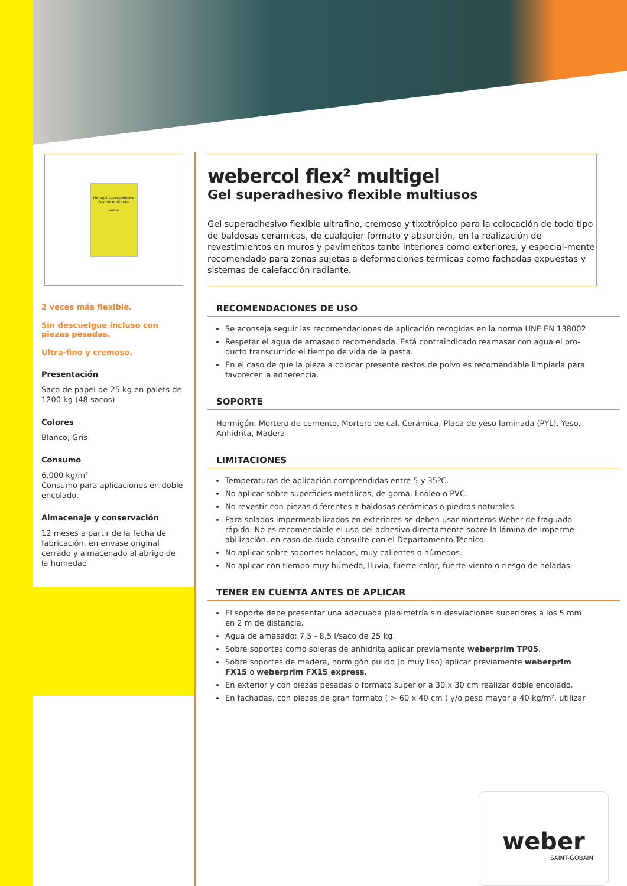Fibragel superadhesivo flexible multiusos
weber
2 veces más flexible.
Sin descuelgue incluso con piezas pesadas.
Ultra-fino y cremoso.
Presentación
Saco de papel de 25 kg en palets de 1200 kg (48 sacos)
Colores
Blanco, Gris
Consumo
6,000 kg/m²
Consumo para aplicaciones en doble encolado.
Almacenaje y conservación
12 meses a partir de la fecha de fabricación, en envase original cerrado y almacenado al abrigo de la humedad
webercol flex² multigel
Gel superadhesivo flexible multiusos
Gel superadhesivo flexible ultrafino, cremoso y tixotrópico para la colocación de todo tipo de baldosas cerámicas, de cualquier formato y absorción, en la realización de revestimientos en muros y pavimentos tanto interiores como exteriores, y especial-mente recomendado para zonas sujetas a deformaciones térmicas como fachadas expuestas y sistemas de calefacción radiante.
RECOMENDACIONES DE USO
Se aconseja seguir las recomendaciones de aplicación recogidas en la norma UNE EN 138002
Respetar el agua de amasado recomendada. Está contraindicado reamasar con agua el pro-ducto transcurrido el tiempo de vida de la pasta.
En el caso de que la pieza a colocar presente restos de polvo es recomendable limpiarla para favorecer la adherencia.
SOPORTE
Hormigón, Mortero de cemento, Mortero de cal, Cerámica, Placa de yeso laminada (PYL), Yeso, Anhidrita, Madera
LIMITACIONES
Temperaturas de aplicación comprendidas entre 5 y 35ºC.
No aplicar sobre superficies metálicas, de goma, linóleo o PVC.
No revestir con piezas diferentes a baldosas cerámicas o piedras naturales.
Para solados impermeabilizados en exteriores se deben usar morteros Weber de fraguado rápido. No es recomendable el uso del adhesivo directamente sobre la lámina de imperme-abilización, en caso de duda consulte con el Departamento Técnico.
No aplicar sobre soportes helados, muy calientes o húmedos.
No aplicar con tiempo muy húmedo, lluvia, fuerte calor, fuerte viento o riesgo de heladas.
TENER EN CUENTA ANTES DE APLICAR
El soporte debe presentar una adecuada planimetría sin desviaciones superiores a los 5 mm en 2 m de distancia.
Agua de amasado: 7,5 - 8,5 l/saco de 25 kg.
Sobre soportes como soleras de anhidrita aplicar previamente weberprim TP05.
Sobre soportes de madera, hormigón pulido (o muy liso) aplicar previamente weberprim FX15 o weberprim FX15 express.
En exterior y con piezas pesadas o formato superior a 30 x 30 cm realizar doble encolado.
En fachadas, con piezas de gran formato ( > 60 x 40 cm ) y/o peso mayor a 40 kg/m², utilizar
weber
SAINT-GOBAIN